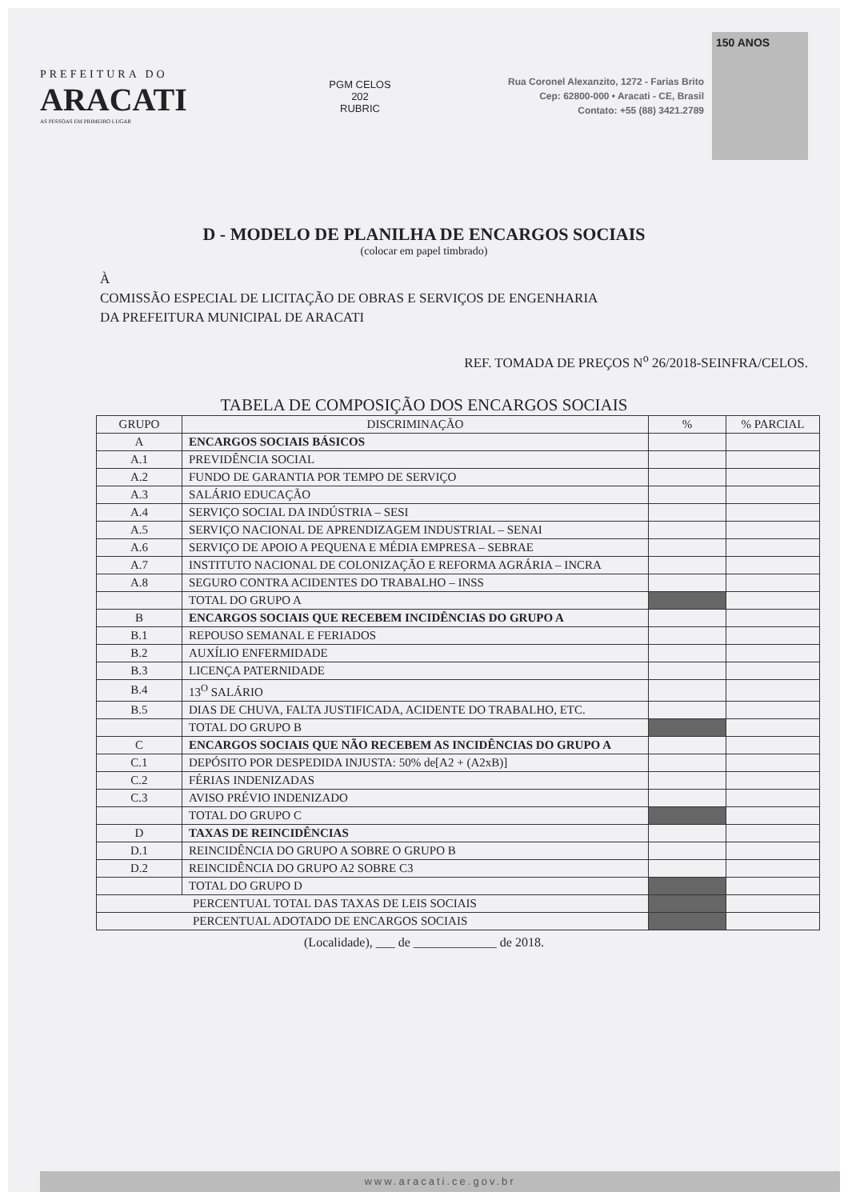PREFEITURA DO
ARACATI
AS PESSOAS EM PRIMEIRO LUGAR
PGM CELOS
202
RUBRIC
Rua Coronel Alexanzito, 1272 - Farias Brito
Cep: 62800-000 • Aracati - CE, Brasil
Contato: +55 (88) 3421.2789
150 ANOS
D - MODELO DE PLANILHA DE ENCARGOS SOCIAIS
(colocar em papel timbrado)
À
COMISSÃO ESPECIAL DE LICITAÇÃO DE OBRAS E SERVIÇOS DE ENGENHARIA
DA PREFEITURA MUNICIPAL DE ARACATI
REF. TOMADA DE PREÇOS N<sup>o</sup> 26/2018-SEINFRA/CELOS.
TABELA DE COMPOSIÇÃO DOS ENCARGOS SOCIAIS
| GRUPO | DISCRIMINAÇÃO | % | % PARCIAL |
| --- | --- | --- | --- |
| A | ENCARGOS SOCIAIS BÁSICOS | | |
| A.1 | PREVIDÊNCIA SOCIAL | | |
| A.2 | FUNDO DE GARANTIA POR TEMPO DE SERVIÇO | | |
| A.3 | SALÁRIO EDUCAÇÃO | | |
| A.4 | SERVIÇO SOCIAL DA INDÚSTRIA – SESI | | |
| A.5 | SERVIÇO NACIONAL DE APRENDIZAGEM INDUSTRIAL – SENAI | | |
| A.6 | SERVIÇO DE APOIO A PEQUENA E MÉDIA EMPRESA – SEBRAE | | |
| A.7 | INSTITUTO NACIONAL DE COLONIZAÇÃO E REFORMA AGRÁRIA – INCRA | | |
| A.8 | SEGURO CONTRA ACIDENTES DO TRABALHO – INSS | | |
| | TOTAL DO GRUPO A | | |
| B | ENCARGOS SOCIAIS QUE RECEBEM INCIDÊNCIAS DO GRUPO A | | |
| B.1 | REPOUSO SEMANAL E FERIADOS | | |
| B.2 | AUXÍLIO ENFERMIDADE | | |
| B.3 | LICENÇA PATERNIDADE | | |
| B.4 | 13<sup>O</sup> SALÁRIO | | |
| B.5 | DIAS DE CHUVA, FALTA JUSTIFICADA, ACIDENTE DO TRABALHO, ETC. | | |
| | TOTAL DO GRUPO B | | |
| C | ENCARGOS SOCIAIS QUE NÃO RECEBEM AS INCIDÊNCIAS DO GRUPO A | | |
| C.1 | DEPÓSITO POR DESPEDIDA INJUSTA: 50% de[A2 + (A2xB)] | | |
| C.2 | FÉRIAS INDENIZADAS | | |
| C.3 | AVISO PRÉVIO INDENIZADO | | |
| | TOTAL DO GRUPO C | | |
| D | TAXAS DE REINCIDÊNCIAS | | |
| D.1 | REINCIDÊNCIA DO GRUPO A SOBRE O GRUPO B | | |
| D.2 | REINCIDÊNCIA DO GRUPO A2 SOBRE C3 | | |
| | TOTAL DO GRUPO D | | |
| PERCENTUAL TOTAL DAS TAXAS DE LEIS SOCIAIS | | | |
| PERCENTUAL ADOTADO DE ENCARGOS SOCIAIS | | | |
(Localidade), ___ de _____________ de 2018.
www.aracati.ce.gov.br